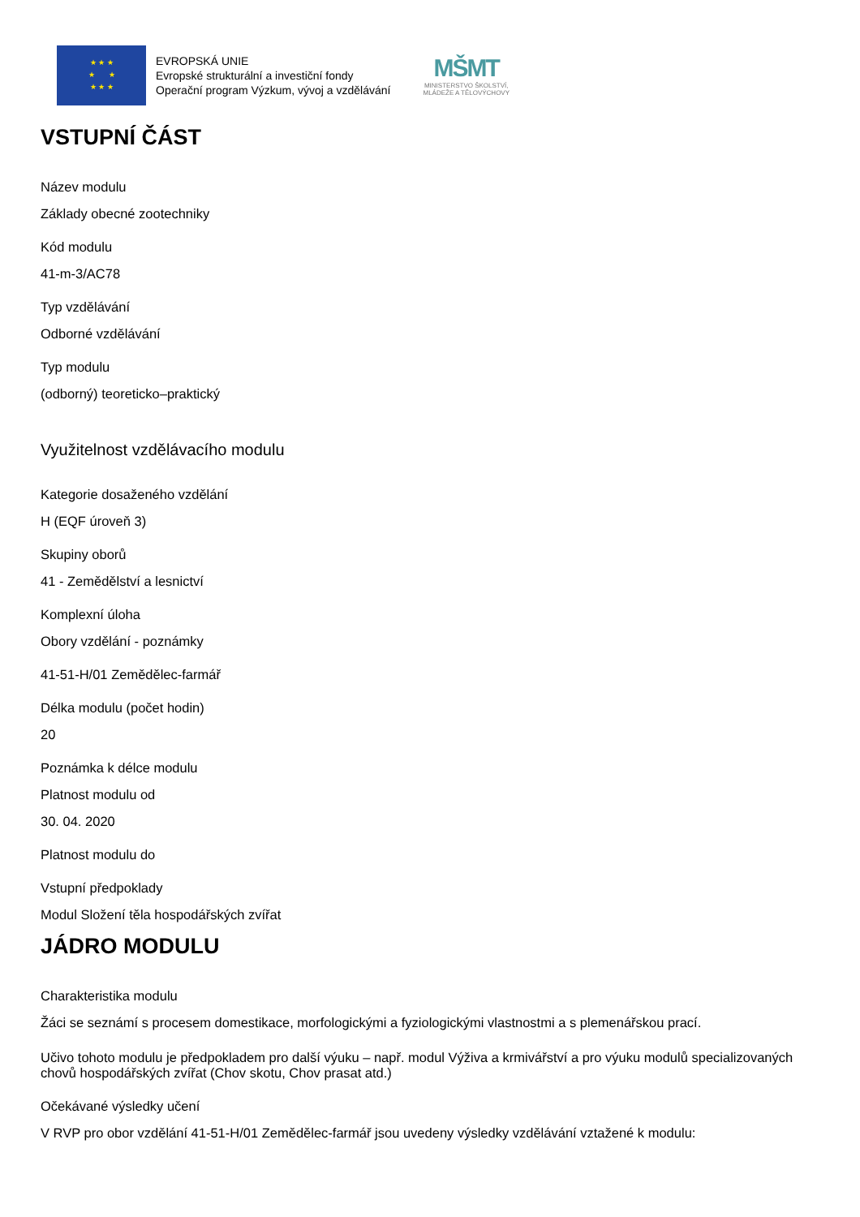★ ★ ★
★ ★
★ ★ ★
EVROPSKÁ UNIE
Evropské strukturální a investiční fondy
Operační program Výzkum, vývoj a vzdělávání
MŠMT
MINISTERSTVO ŠKOLSTVÍ,
MLÁDEŽE A TĚLOVÝCHOVY
VSTUPNÍ ČÁST
Název modulu
Základy obecné zootechniky
Kód modulu
41-m-3/AC78
Typ vzdělávání
Odborné vzdělávání
Typ modulu
(odborný) teoreticko–praktický
Využitelnost vzdělávacího modulu
Kategorie dosaženého vzdělání
H (EQF úroveň 3)
Skupiny oborů
41 - Zemědělství a lesnictví
Komplexní úloha
Obory vzdělání - poznámky
41-51-H/01 Zemědělec-farmář
Délka modulu (počet hodin)
20
Poznámka k délce modulu
Platnost modulu od
30. 04. 2020
Platnost modulu do
Vstupní předpoklady
Modul Složení těla hospodářských zvířat
JÁDRO MODULU
Charakteristika modulu
Žáci se seznámí s procesem domestikace, morfologickými a fyziologickými vlastnostmi a s plemenářskou prací.
Učivo tohoto modulu je předpokladem pro další výuku – např. modul Výživa a krmivářství a pro výuku modulů specializovaných chovů hospodářských zvířat (Chov skotu, Chov prasat atd.)
Očekávané výsledky učení
V RVP pro obor vzdělání 41-51-H/01 Zemědělec-farmář jsou uvedeny výsledky vzdělávání vztažené k modulu: